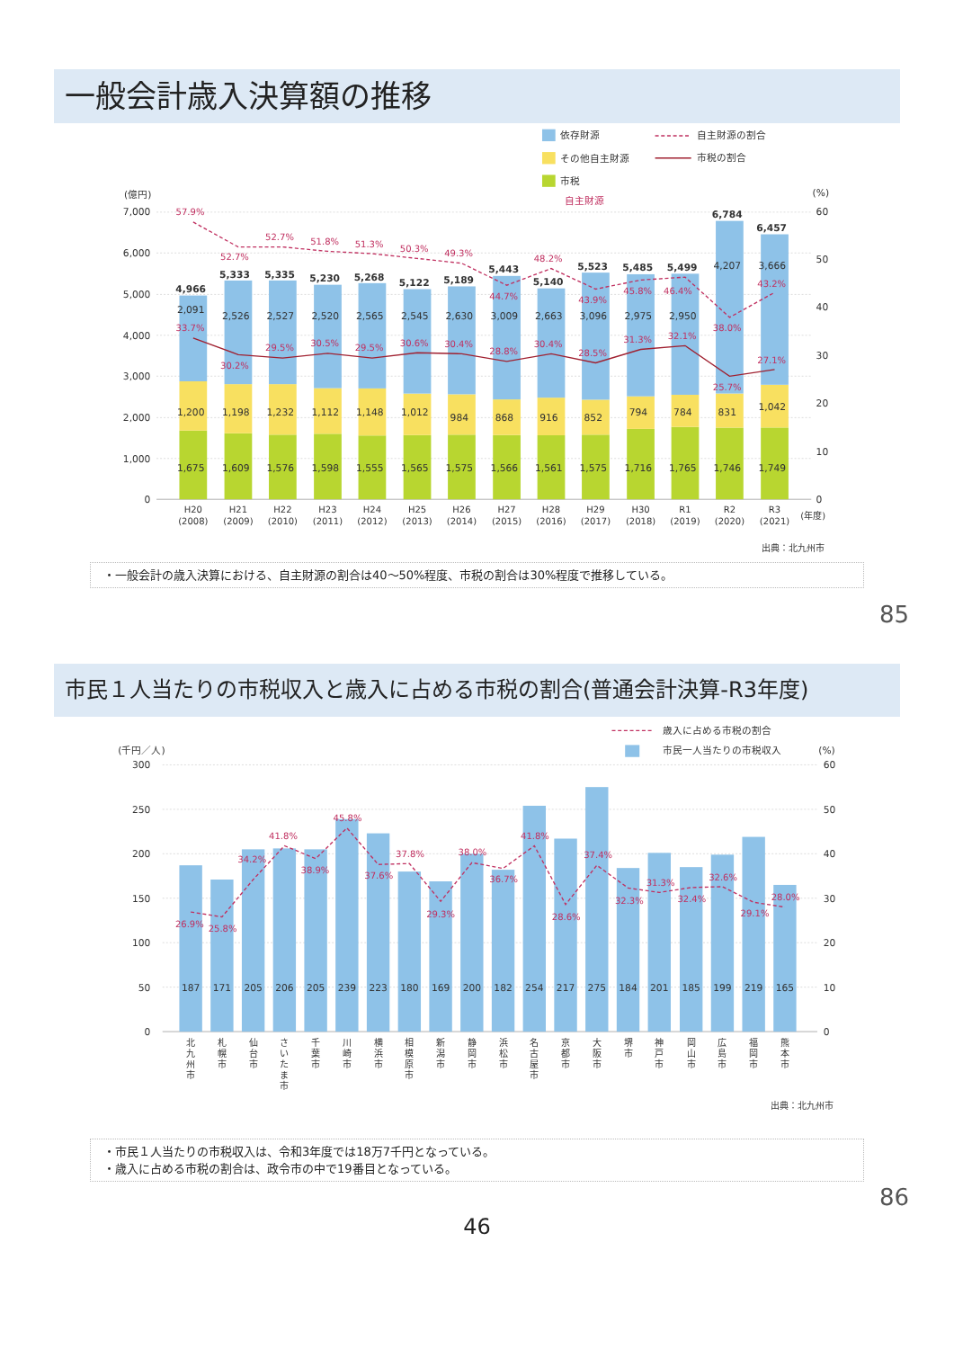一般会計歳入決算額の推移
依存財源
その他自主財源
市税
自主財源
自主財源の割合
市税の割合
(億円)
(%)
7,000
6,000
5,000
4,000
3,000
2,000
1,000
0
60
50
40
30
20
10
0
4,966
5,333
5,335
5,230
5,268
5,122
5,189
5,443
5,140
5,523
5,485
5,499
6,784
6,457
2,091
2,526
2,527
2,520
2,565
2,545
2,630
3,009
2,663
3,096
2,975
2,950
4,207
3,666
1,200
1,198
1,232
1,112
1,148
1,012
984
868
916
852
794
784
831
1,042
1,675
1,609
1,576
1,598
1,555
1,565
1,575
1,566
1,561
1,575
1,716
1,765
1,746
1,749
57.9%
52.7%
52.7%
51.8%
51.3%
50.3%
49.3%
44.7%
48.2%
43.9%
45.8%
46.4%
38.0%
43.2%
33.7%
30.2%
29.5%
30.5%
29.5%
30.6%
30.4%
28.8%
30.4%
28.5%
31.3%
32.1%
25.7%
27.1%
H20
(2008)
H21
(2009)
H22
(2010)
H23
(2011)
H24
(2012)
H25
(2013)
H26
(2014)
H27
(2015)
H28
(2016)
H29
(2017)
H30
(2018)
R1
(2019)
R2
(2020)
R3
(2021)
(年度)
出典：北九州市
・一般会計の歳入決算における、自主財源の割合は40～50%程度、市税の割合は30%程度で推移している。
85
市民１人当たりの市税収入と歳入に占める市税の割合(普通会計決算-R3年度)
歳入に占める市税の割合
市民一人当たりの市税収入
(千円／人)
(%)
300
250
200
150
100
50
0
60
50
40
30
20
10
0
187
171
205
206
205
239
223
180
169
200
182
254
217
275
184
201
185
199
219
165
26.9%
25.8%
34.2%
41.8%
38.9%
45.8%
37.6%
37.8%
29.3%
38.0%
36.7%
41.8%
28.6%
37.4%
32.3%
31.3%
32.4%
32.6%
29.1%
28.0%
北
九
州
市
札
幌
市
仙
台
市
さ
い
た
ま
市
千
葉
市
川
崎
市
横
浜
市
相
模
原
市
新
潟
市
静
岡
市
浜
松
市
名
古
屋
市
京
都
市
大
阪
市
堺
市
神
戸
市
岡
山
市
広
島
市
福
岡
市
熊
本
市
出典：北九州市
・市民１人当たりの市税収入は、令和3年度では18万7千円となっている。
・歳入に占める市税の割合は、政令市の中で19番目となっている。
86
46